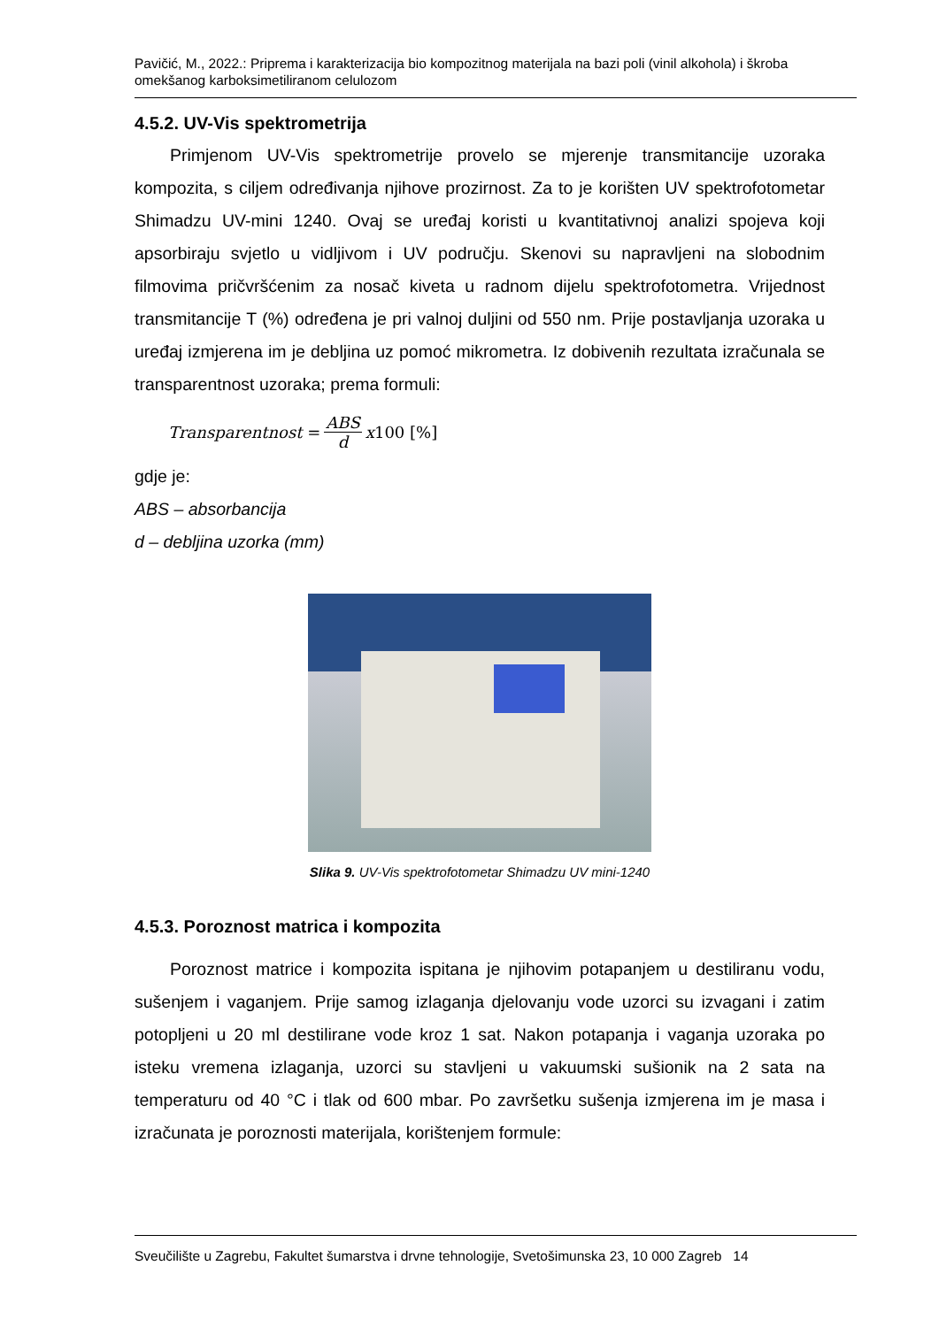Pavičić, M., 2022.: Priprema i karakterizacija bio kompozitnog materijala na bazi poli (vinil alkohola) i škroba omekšanog karboksimetiliranom celulozom
4.5.2. UV-Vis spektrometrija
Primjenom UV-Vis spektrometrije provelo se mjerenje transmitancije uzoraka kompozita, s ciljem određivanja njihove prozirnost. Za to je korišten UV spektrofotometar Shimadzu UV-mini 1240. Ovaj se uređaj koristi u kvantitativnoj analizi spojeva koji apsorbiraju svjetlo u vidljivom i UV području. Skenovi su napravljeni na slobodnim filmovima pričvršćenim za nosač kiveta u radnom dijelu spektrofotometra. Vrijednost transmitancije T (%) određena je pri valnoj duljini od 550 nm. Prije postavljanja uzoraka u uređaj izmjerena im je debljina uz pomoć mikrometra. Iz dobivenih rezultata izračunala se transparentnost uzoraka; prema formuli:
Transparentnost = ABS d x 100 [%]
gdje je:
ABS – absorbancija
d – debljina uzorka (mm)
Slika 9. UV-Vis spektrofotometar Shimadzu UV mini-1240
4.5.3. Poroznost matrica i kompozita
Poroznost matrice i kompozita ispitana je njihovim potapanjem u destiliranu vodu, sušenjem i vaganjem. Prije samog izlaganja djelovanju vode uzorci su izvagani i zatim potopljeni u 20 ml destilirane vode kroz 1 sat. Nakon potapanja i vaganja uzoraka po isteku vremena izlaganja, uzorci su stavljeni u vakuumski sušionik na 2 sata na temperaturu od 40 °C i tlak od 600 mbar. Po završetku sušenja izmjerena im je masa i izračunata je poroznosti materijala, korištenjem formule:
Sveučilište u Zagrebu, Fakultet šumarstva i drvne tehnologije, Svetošimunska 23, 10 000 Zagreb 14